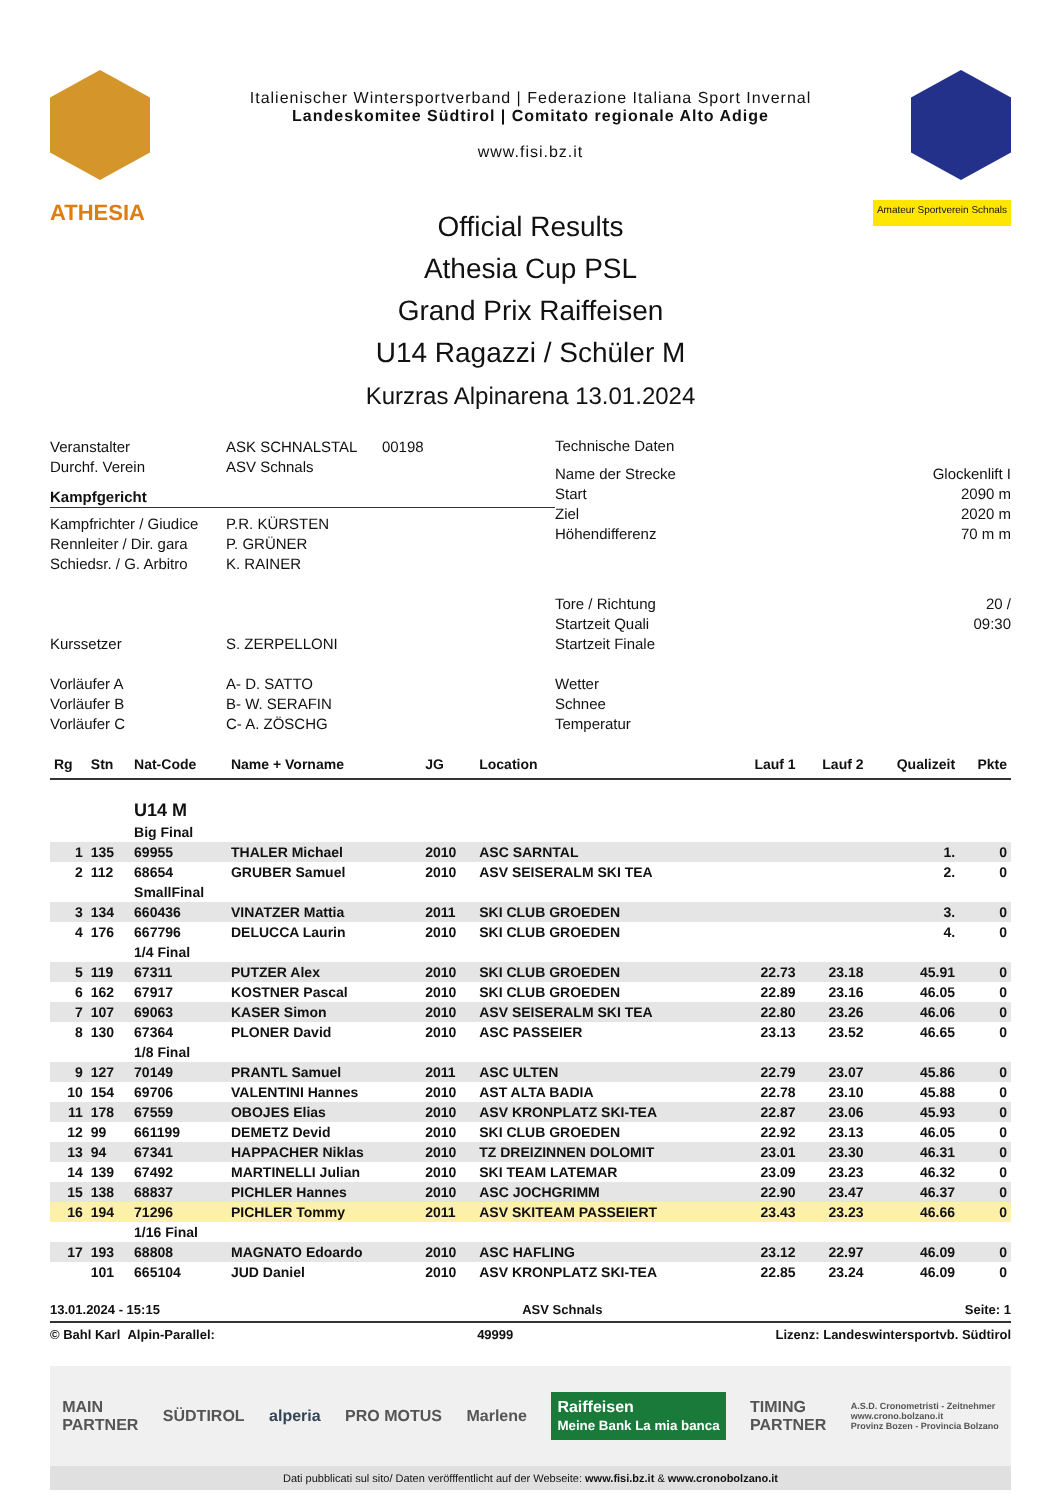Italienischer Wintersportverband | Federazione Italiana Sport Invernal
Landeskomitee Südtirol | Comitato regionale Alto Adige
www.fisi.bz.it
ATHESIA Amateur Sportverein Schnals
Official Results
Athesia Cup PSL
Grand Prix Raiffeisen
U14 Ragazzi / Schüler M
Kurzras Alpinarena 13.01.2024
Veranstalter ASK SCHNALSTAL 00198
Durchf. Verein ASV Schnals
Kampfgericht
Kampfrichter / Giudice P.R. KÜRSTEN
Rennleiter / Dir. gara P. GRÜNER
Schiedsr. / G. Arbitro K. RAINER
Kurssetzer S. ZERPELLONI
Vorläufer A A- D. SATTO
Vorläufer B B- W. SERAFIN
Vorläufer C C- A. ZÖSCHG
Technische Daten
Name der Strecke Glockenlift I
Start 2090 m
Ziel 2020 m
Höhendifferenz 70 m m
Tore / Richtung 20 /
Startzeit Quali 09:30
Startzeit Finale
Wetter
Schnee
Temperatur
| Rg | Stn | Nat-Code | Name + Vorname | JG | Location | Lauf 1 | Lauf 2 | Qualizeit | Pkte |
| --- | --- | --- | --- | --- | --- | --- | --- | --- | --- |
| | | U14 M | | | | | | | |
| | | Big Final | | | | | | | |
| 1 | 135 | 69955 | THALER Michael | 2010 | ASC SARNTAL | | | 1. | 0 |
| 2 | 112 | 68654 | GRUBER Samuel | 2010 | ASV SEISERALM SKI TEA | | | 2. | 0 |
| | | SmallFinal | | | | | | | |
| 3 | 134 | 660436 | VINATZER Mattia | 2011 | SKI CLUB GROEDEN | | | 3. | 0 |
| 4 | 176 | 667796 | DELUCCA Laurin | 2010 | SKI CLUB GROEDEN | | | 4. | 0 |
| | | 1/4 Final | | | | | | | |
| 5 | 119 | 67311 | PUTZER Alex | 2010 | SKI CLUB GROEDEN | 22.73 | 23.18 | 45.91 | 0 |
| 6 | 162 | 67917 | KOSTNER Pascal | 2010 | SKI CLUB GROEDEN | 22.89 | 23.16 | 46.05 | 0 |
| 7 | 107 | 69063 | KASER Simon | 2010 | ASV SEISERALM SKI TEA | 22.80 | 23.26 | 46.06 | 0 |
| 8 | 130 | 67364 | PLONER David | 2010 | ASC PASSEIER | 23.13 | 23.52 | 46.65 | 0 |
| | | 1/8 Final | | | | | | | |
| 9 | 127 | 70149 | PRANTL Samuel | 2011 | ASC ULTEN | 22.79 | 23.07 | 45.86 | 0 |
| 10 | 154 | 69706 | VALENTINI Hannes | 2010 | AST ALTA BADIA | 22.78 | 23.10 | 45.88 | 0 |
| 11 | 178 | 67559 | OBOJES Elias | 2010 | ASV KRONPLATZ SKI-TEA | 22.87 | 23.06 | 45.93 | 0 |
| 12 | 99 | 661199 | DEMETZ Devid | 2010 | SKI CLUB GROEDEN | 22.92 | 23.13 | 46.05 | 0 |
| 13 | 94 | 67341 | HAPPACHER Niklas | 2010 | TZ DREIZINNEN DOLOMIT | 23.01 | 23.30 | 46.31 | 0 |
| 14 | 139 | 67492 | MARTINELLI Julian | 2010 | SKI TEAM LATEMAR | 23.09 | 23.23 | 46.32 | 0 |
| 15 | 138 | 68837 | PICHLER Hannes | 2010 | ASC JOCHGRIMM | 22.90 | 23.47 | 46.37 | 0 |
| 16 | 194 | 71296 | PICHLER Tommy | 2011 | ASV SKITEAM PASSEIERT | 23.43 | 23.23 | 46.66 | 0 |
| | | 1/16 Final | | | | | | | |
| 17 | 193 | 68808 | MAGNATO Edoardo | 2010 | ASC HAFLING | 23.12 | 22.97 | 46.09 | 0 |
| | 101 | 665104 | JUD Daniel | 2010 | ASV KRONPLATZ SKI-TEA | 22.85 | 23.24 | 46.09 | 0 |
13.01.2024 - 15:15 ASV Schnals Seite: 1
© Bahl Karl Alpin-Parallel: 49999 Lizenz: Landeswintersportvb. Südtirol
MAIN
PARTNER SÜDTIROL alperia PRO MOTUS Marlene Raiffeisen
Meine Bank La mia banca TIMING
PARTNER A.S.D. Cronometristi - Zeitnehmer
www.crono.bolzano.it
Provinz Bozen - Provincia Bolzano
Dati pubblicati sul sito/ Daten veröfffentlicht auf der Webseite: www.fisi.bz.it & www.cronobolzano.it